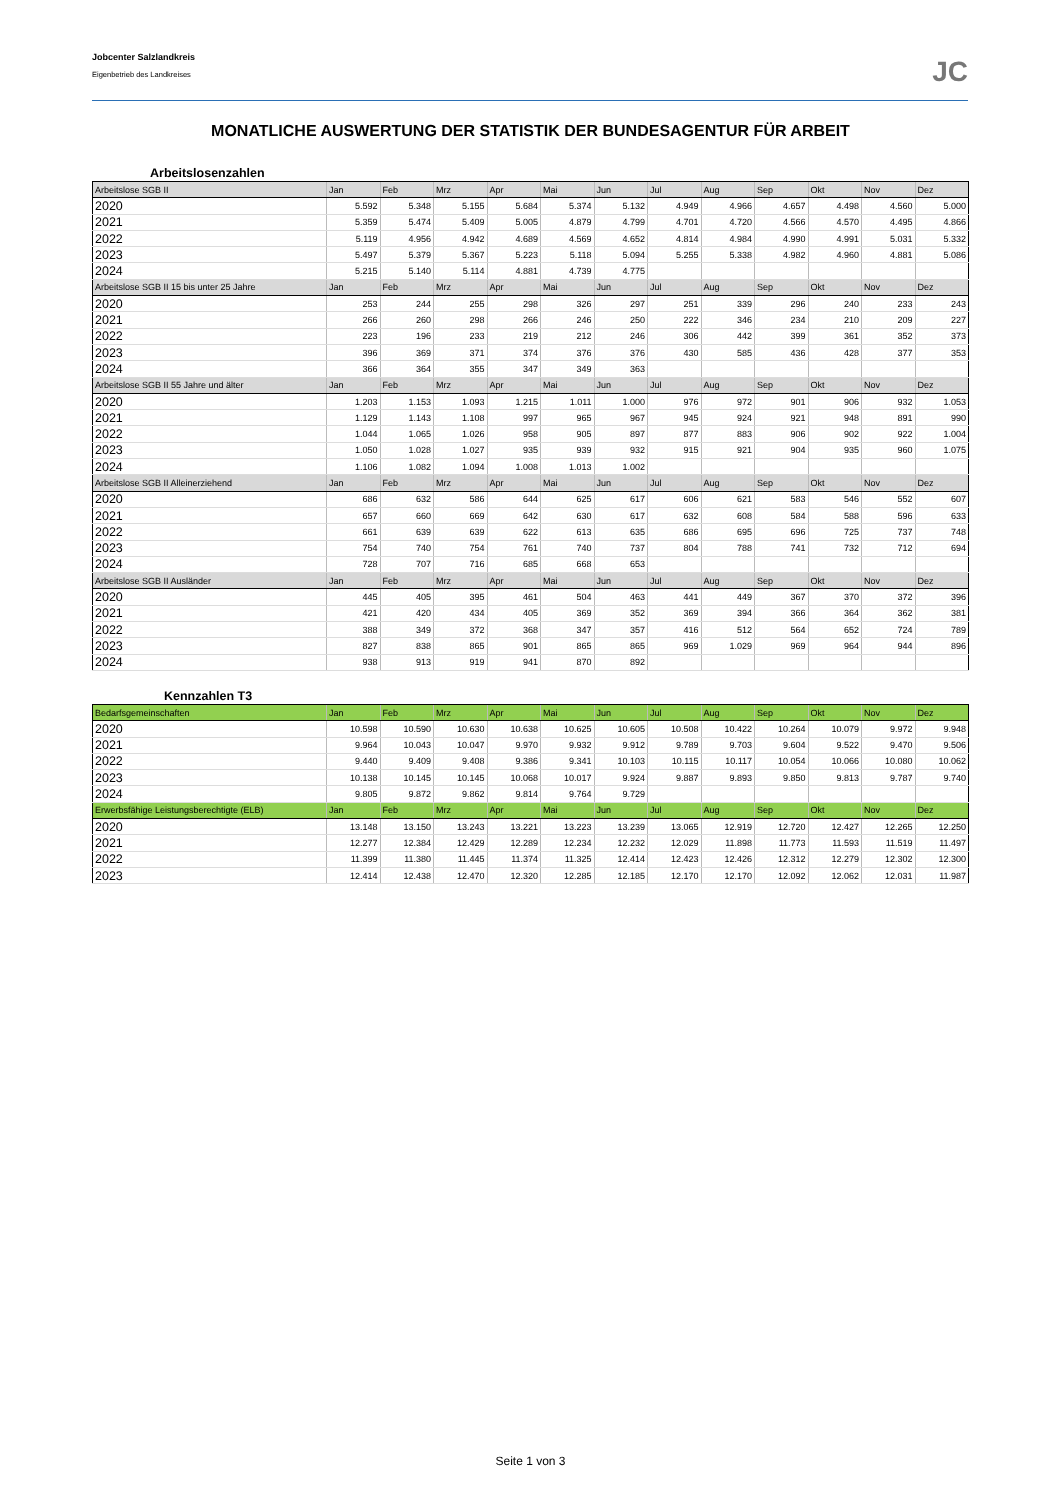Jobcenter Salzlandkreis
Eigenbetrieb des Landkreises
JC
MONATLICHE AUSWERTUNG DER STATISTIK DER BUNDESAGENTUR FÜR ARBEIT
Arbeitslosenzahlen
| Arbeitslose SGB II | Jan | Feb | Mrz | Apr | Mai | Jun | Jul | Aug | Sep | Okt | Nov | Dez |
| --- | --- | --- | --- | --- | --- | --- | --- | --- | --- | --- | --- | --- |
| 2020 | 5.592 | 5.348 | 5.155 | 5.684 | 5.374 | 5.132 | 4.949 | 4.966 | 4.657 | 4.498 | 4.560 | 5.000 |
| 2021 | 5.359 | 5.474 | 5.409 | 5.005 | 4.879 | 4.799 | 4.701 | 4.720 | 4.566 | 4.570 | 4.495 | 4.866 |
| 2022 | 5.119 | 4.956 | 4.942 | 4.689 | 4.569 | 4.652 | 4.814 | 4.984 | 4.990 | 4.991 | 5.031 | 5.332 |
| 2023 | 5.497 | 5.379 | 5.367 | 5.223 | 5.118 | 5.094 | 5.255 | 5.338 | 4.982 | 4.960 | 4.881 | 5.086 |
| 2024 | 5.215 | 5.140 | 5.114 | 4.881 | 4.739 | 4.775 | | | | | | |
| Arbeitslose SGB II 15 bis unter 25 Jahre | Jan | Feb | Mrz | Apr | Mai | Jun | Jul | Aug | Sep | Okt | Nov | Dez |
| 2020 | 253 | 244 | 255 | 298 | 326 | 297 | 251 | 339 | 296 | 240 | 233 | 243 |
| 2021 | 266 | 260 | 298 | 266 | 246 | 250 | 222 | 346 | 234 | 210 | 209 | 227 |
| 2022 | 223 | 196 | 233 | 219 | 212 | 246 | 306 | 442 | 399 | 361 | 352 | 373 |
| 2023 | 396 | 369 | 371 | 374 | 376 | 376 | 430 | 585 | 436 | 428 | 377 | 353 |
| 2024 | 366 | 364 | 355 | 347 | 349 | 363 | | | | | | |
| Arbeitslose SGB II 55 Jahre und älter | Jan | Feb | Mrz | Apr | Mai | Jun | Jul | Aug | Sep | Okt | Nov | Dez |
| 2020 | 1.203 | 1.153 | 1.093 | 1.215 | 1.011 | 1.000 | 976 | 972 | 901 | 906 | 932 | 1.053 |
| 2021 | 1.129 | 1.143 | 1.108 | 997 | 965 | 967 | 945 | 924 | 921 | 948 | 891 | 990 |
| 2022 | 1.044 | 1.065 | 1.026 | 958 | 905 | 897 | 877 | 883 | 906 | 902 | 922 | 1.004 |
| 2023 | 1.050 | 1.028 | 1.027 | 935 | 939 | 932 | 915 | 921 | 904 | 935 | 960 | 1.075 |
| 2024 | 1.106 | 1.082 | 1.094 | 1.008 | 1.013 | 1.002 | | | | | | |
| Arbeitslose SGB II Alleinerziehend | Jan | Feb | Mrz | Apr | Mai | Jun | Jul | Aug | Sep | Okt | Nov | Dez |
| 2020 | 686 | 632 | 586 | 644 | 625 | 617 | 606 | 621 | 583 | 546 | 552 | 607 |
| 2021 | 657 | 660 | 669 | 642 | 630 | 617 | 632 | 608 | 584 | 588 | 596 | 633 |
| 2022 | 661 | 639 | 639 | 622 | 613 | 635 | 686 | 695 | 696 | 725 | 737 | 748 |
| 2023 | 754 | 740 | 754 | 761 | 740 | 737 | 804 | 788 | 741 | 732 | 712 | 694 |
| 2024 | 728 | 707 | 716 | 685 | 668 | 653 | | | | | | |
| Arbeitslose SGB II Ausländer | Jan | Feb | Mrz | Apr | Mai | Jun | Jul | Aug | Sep | Okt | Nov | Dez |
| 2020 | 445 | 405 | 395 | 461 | 504 | 463 | 441 | 449 | 367 | 370 | 372 | 396 |
| 2021 | 421 | 420 | 434 | 405 | 369 | 352 | 369 | 394 | 366 | 364 | 362 | 381 |
| 2022 | 388 | 349 | 372 | 368 | 347 | 357 | 416 | 512 | 564 | 652 | 724 | 789 |
| 2023 | 827 | 838 | 865 | 901 | 865 | 865 | 969 | 1.029 | 969 | 964 | 944 | 896 |
| 2024 | 938 | 913 | 919 | 941 | 870 | 892 | | | | | | |
Kennzahlen T3
| Bedarfsgemeinschaften | Jan | Feb | Mrz | Apr | Mai | Jun | Jul | Aug | Sep | Okt | Nov | Dez |
| --- | --- | --- | --- | --- | --- | --- | --- | --- | --- | --- | --- | --- |
| 2020 | 10.598 | 10.590 | 10.630 | 10.638 | 10.625 | 10.605 | 10.508 | 10.422 | 10.264 | 10.079 | 9.972 | 9.948 |
| 2021 | 9.964 | 10.043 | 10.047 | 9.970 | 9.932 | 9.912 | 9.789 | 9.703 | 9.604 | 9.522 | 9.470 | 9.506 |
| 2022 | 9.440 | 9.409 | 9.408 | 9.386 | 9.341 | 10.103 | 10.115 | 10.117 | 10.054 | 10.066 | 10.080 | 10.062 |
| 2023 | 10.138 | 10.145 | 10.145 | 10.068 | 10.017 | 9.924 | 9.887 | 9.893 | 9.850 | 9.813 | 9.787 | 9.740 |
| 2024 | 9.805 | 9.872 | 9.862 | 9.814 | 9.764 | 9.729 | | | | | | |
| Erwerbsfähige Leistungsberechtigte (ELB) | Jan | Feb | Mrz | Apr | Mai | Jun | Jul | Aug | Sep | Okt | Nov | Dez |
| 2020 | 13.148 | 13.150 | 13.243 | 13.221 | 13.223 | 13.239 | 13.065 | 12.919 | 12.720 | 12.427 | 12.265 | 12.250 |
| 2021 | 12.277 | 12.384 | 12.429 | 12.289 | 12.234 | 12.232 | 12.029 | 11.898 | 11.773 | 11.593 | 11.519 | 11.497 |
| 2022 | 11.399 | 11.380 | 11.445 | 11.374 | 11.325 | 12.414 | 12.423 | 12.426 | 12.312 | 12.279 | 12.302 | 12.300 |
| 2023 | 12.414 | 12.438 | 12.470 | 12.320 | 12.285 | 12.185 | 12.170 | 12.170 | 12.092 | 12.062 | 12.031 | 11.987 |
Seite 1 von 3